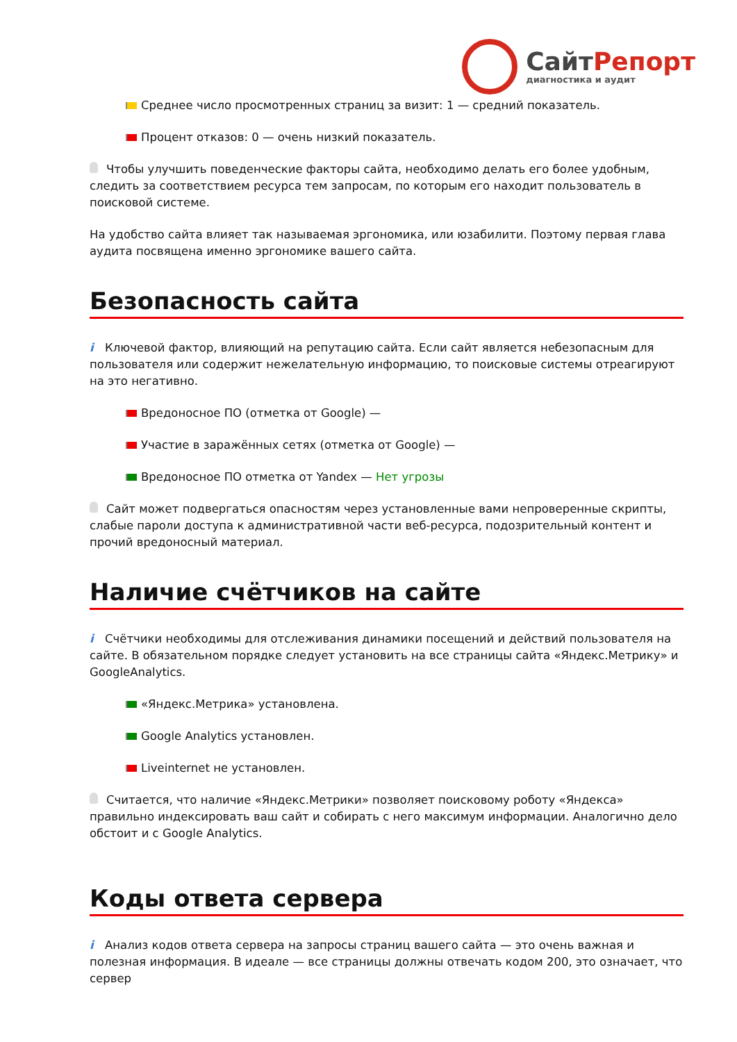Сайт Репорт
диагностика и аудит
Среднее число просмотренных страниц за визит: 1 — средний показатель.
Процент отказов: 0 — очень низкий показатель.
Чтобы улучшить поведенческие факторы сайта, необходимо делать его более удобным, следить за соответствием ресурса тем запросам, по которым его находит пользователь в поисковой системе.
На удобство сайта влияет так называемая эргономика, или юзабилити. Поэтому первая глава аудита посвящена именно эргономике вашего сайта.
Безопасность сайта
i Ключевой фактор, влияющий на репутацию сайта. Если сайт является небезопасным для пользователя или содержит нежелательную информацию, то поисковые системы отреагируют на это негативно.
Вредоносное ПО (отметка от Google) —
Участие в заражённых сетях (отметка от Google) —
Вредоносное ПО отметка от Yandex — Нет угрозы
Сайт может подвергаться опасностям через установленные вами непроверенные скрипты, слабые пароли доступа к административной части веб-ресурса, подозрительный контент и прочий вредоносный материал.
Наличие счётчиков на сайте
i Счётчики необходимы для отслеживания динамики посещений и действий пользователя на сайте. В обязательном порядке следует установить на все страницы сайта «Яндекс.Метрику» и GoogleAnalytics.
«Яндекс.Метрика» установлена.
Google Analytics установлен.
Liveinternet не установлен.
Считается, что наличие «Яндекс.Метрики» позволяет поисковому роботу «Яндекса» правильно индексировать ваш сайт и собирать с него максимум информации. Аналогично дело обстоит и с Google Analytics.
Коды ответа сервера
i Анализ кодов ответа сервера на запросы страниц вашего сайта — это очень важная и полезная информация. В идеале — все страницы должны отвечать кодом 200, это означает, что сервер